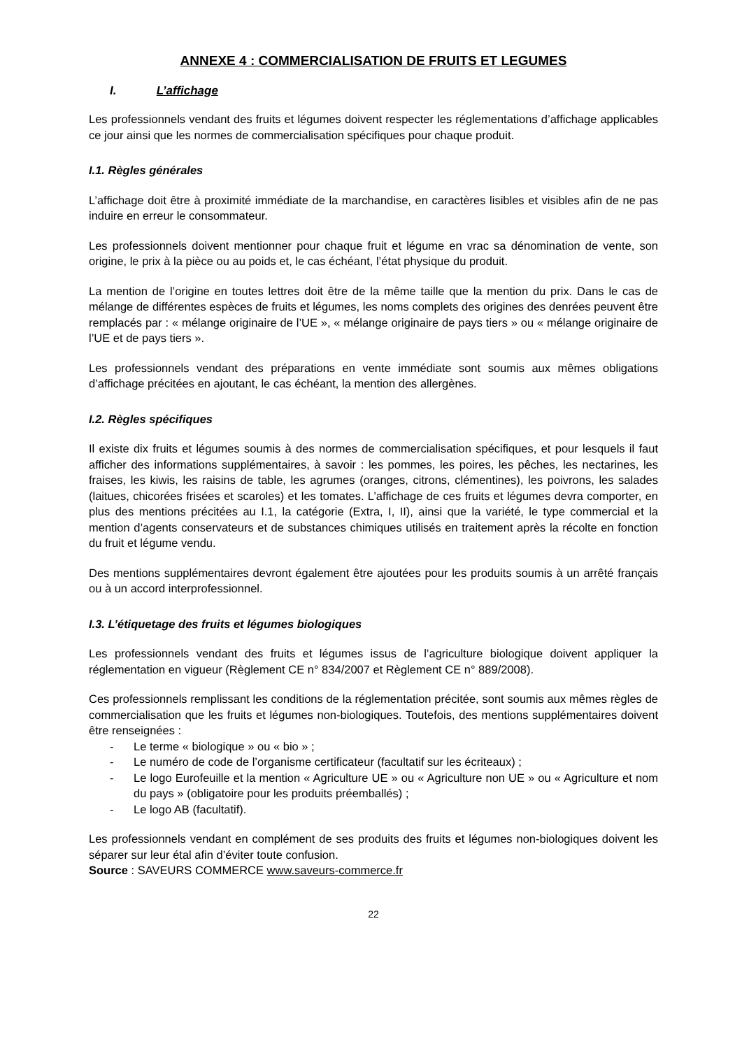ANNEXE 4 : COMMERCIALISATION DE FRUITS ET LEGUMES
I. L’affichage
Les professionnels vendant des fruits et légumes doivent respecter les réglementations d’affichage applicables ce jour ainsi que les normes de commercialisation spécifiques pour chaque produit.
I.1. Règles générales
L’affichage doit être à proximité immédiate de la marchandise, en caractères lisibles et visibles afin de ne pas induire en erreur le consommateur.
Les professionnels doivent mentionner pour chaque fruit et légume en vrac sa dénomination de vente, son origine, le prix à la pièce ou au poids et, le cas échéant, l’état physique du produit.
La mention de l’origine en toutes lettres doit être de la même taille que la mention du prix. Dans le cas de mélange de différentes espèces de fruits et légumes, les noms complets des origines des denrées peuvent être remplacés par : « mélange originaire de l’UE », « mélange originaire de pays tiers » ou « mélange originaire de l’UE et de pays tiers ».
Les professionnels vendant des préparations en vente immédiate sont soumis aux mêmes obligations d’affichage précitées en ajoutant, le cas échéant, la mention des allergènes.
I.2. Règles spécifiques
Il existe dix fruits et légumes soumis à des normes de commercialisation spécifiques, et pour lesquels il faut afficher des informations supplémentaires, à savoir : les pommes, les poires, les pêches, les nectarines, les fraises, les kiwis, les raisins de table, les agrumes (oranges, citrons, clémentines), les poivrons, les salades (laitues, chicorées frisées et scaroles) et les tomates. L’affichage de ces fruits et légumes devra comporter, en plus des mentions précitées au I.1, la catégorie (Extra, I, II), ainsi que la variété, le type commercial et la mention d’agents conservateurs et de substances chimiques utilisés en traitement après la récolte en fonction du fruit et légume vendu.
Des mentions supplémentaires devront également être ajoutées pour les produits soumis à un arrêté français ou à un accord interprofessionnel.
I.3. L’étiquetage des fruits et légumes biologiques
Les professionnels vendant des fruits et légumes issus de l’agriculture biologique doivent appliquer la réglementation en vigueur (Règlement CE n° 834/2007 et Règlement CE n° 889/2008).
Ces professionnels remplissant les conditions de la réglementation précitée, sont soumis aux mêmes règles de commercialisation que les fruits et légumes non-biologiques. Toutefois, des mentions supplémentaires doivent être renseignées :
- Le terme « biologique » ou « bio » ;
- Le numéro de code de l’organisme certificateur (facultatif sur les écriteaux) ;
- Le logo Eurofeuille et la mention « Agriculture UE » ou « Agriculture non UE » ou « Agriculture et nom du pays » (obligatoire pour les produits préemballés) ;
- Le logo AB (facultatif).
Les professionnels vendant en complément de ses produits des fruits et légumes non-biologiques doivent les séparer sur leur étal afin d’éviter toute confusion.
Source : SAVEURS COMMERCE www.saveurs-commerce.fr
22